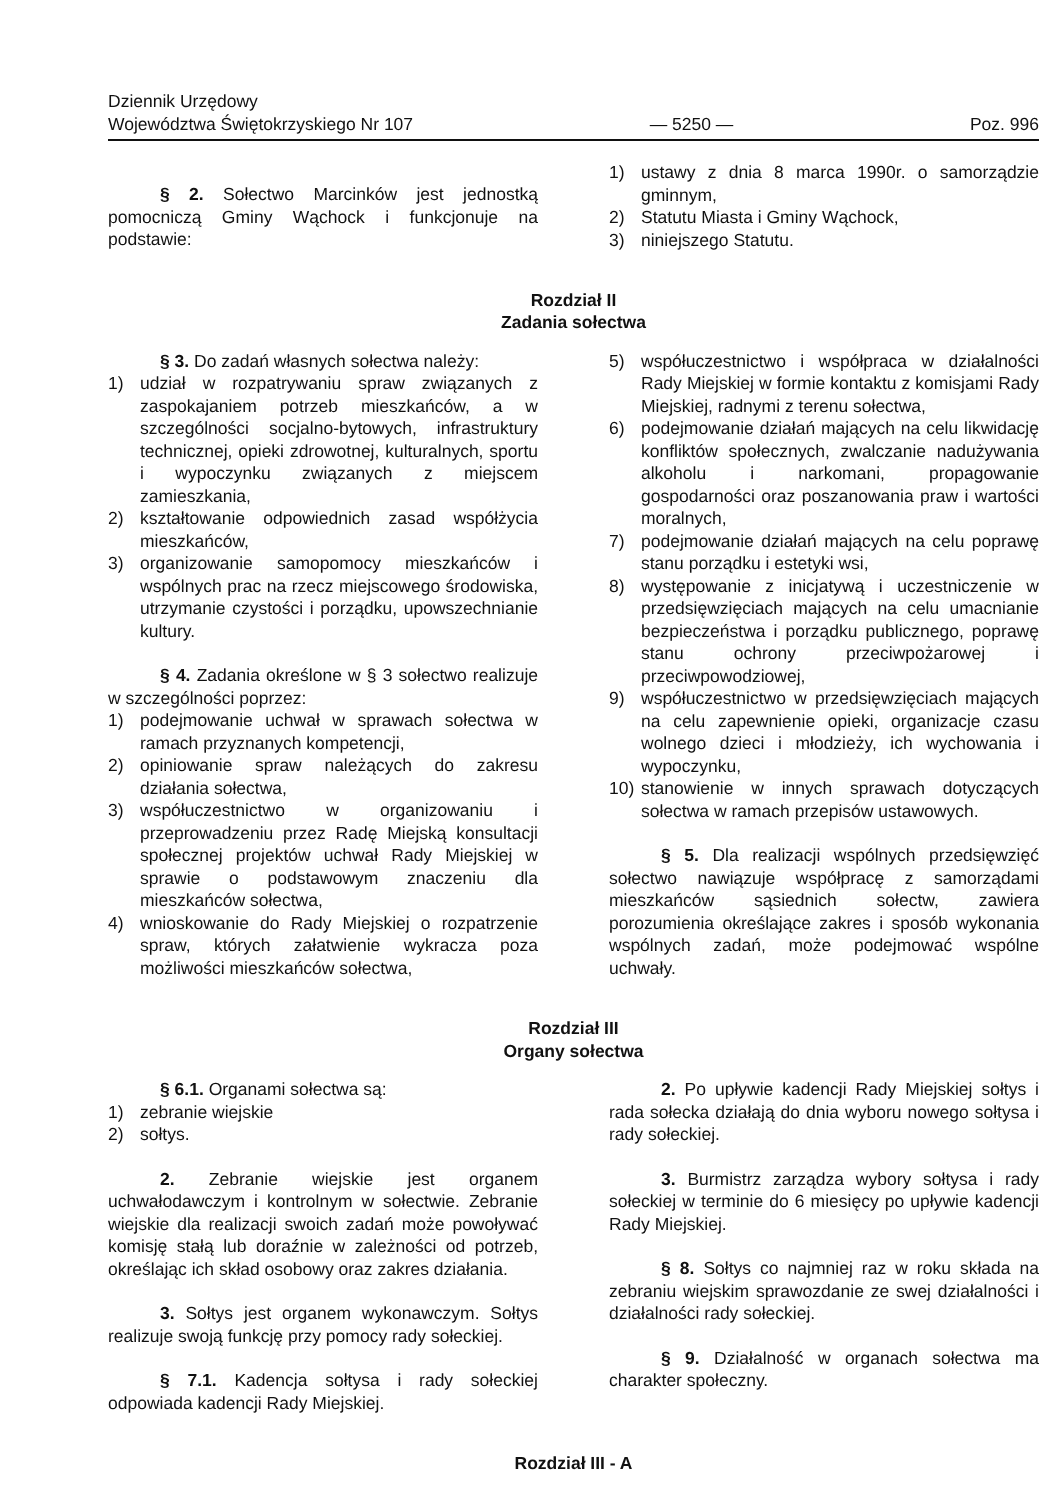Dziennik Urzędowy
Województwa Świętokrzyskiego Nr 107
— 5250 —
Poz. 996
§ 2. Sołectwo Marcinków jest jednostką pomocniczą Gminy Wąchock i funkcjonuje na podstawie:
1) ustawy z dnia 8 marca 1990r. o samorządzie gminnym,
2) Statutu Miasta i Gminy Wąchock,
3) niniejszego Statutu.
Rozdział II
Zadania sołectwa
§ 3. Do zadań własnych sołectwa należy:
1) udział w rozpatrywaniu spraw związanych z zaspokajaniem potrzeb mieszkańców, a w szczególności socjalno-bytowych, infrastruktury technicznej, opieki zdrowotnej, kulturalnych, sportu i wypoczynku związanych z miejscem zamieszkania,
2) kształtowanie odpowiednich zasad współżycia mieszkańców,
3) organizowanie samopomocy mieszkańców i wspólnych prac na rzecz miejscowego środowiska, utrzymanie czystości i porządku, upowszechnianie kultury.
§ 4. Zadania określone w § 3 sołectwo realizuje w szczególności poprzez:
1) podejmowanie uchwał w sprawach sołectwa w ramach przyznanych kompetencji,
2) opiniowanie spraw należących do zakresu działania sołectwa,
3) współuczestnictwo w organizowaniu i przeprowadzeniu przez Radę Miejską konsultacji społecznej projektów uchwał Rady Miejskiej w sprawie o podstawowym znaczeniu dla mieszkańców sołectwa,
4) wnioskowanie do Rady Miejskiej o rozpatrzenie spraw, których załatwienie wykracza poza możliwości mieszkańców sołectwa,
5) współuczestnictwo i współpraca w działalności Rady Miejskiej w formie kontaktu z komisjami Rady Miejskiej, radnymi z terenu sołectwa,
6) podejmowanie działań mających na celu likwidację konfliktów społecznych, zwalczanie nadużywania alkoholu i narkomani, propagowanie gospodarności oraz poszanowania praw i wartości moralnych,
7) podejmowanie działań mających na celu poprawę stanu porządku i estetyki wsi,
8) występowanie z inicjatywą i uczestniczenie w przedsięwzięciach mających na celu umacnianie bezpieczeństwa i porządku publicznego, poprawę stanu ochrony przeciwpożarowej i przeciwpowodziowej,
9) współuczestnictwo w przedsięwzięciach mających na celu zapewnienie opieki, organizacje czasu wolnego dzieci i młodzieży, ich wychowania i wypoczynku,
10) stanowienie w innych sprawach dotyczących sołectwa w ramach przepisów ustawowych.
§ 5. Dla realizacji wspólnych przedsięwzięć sołectwo nawiązuje współpracę z samorządami mieszkańców sąsiednich sołectw, zawiera porozumienia określające zakres i sposób wykonania wspólnych zadań, może podejmować wspólne uchwały.
Rozdział III
Organy sołectwa
§ 6.1. Organami sołectwa są:
1) zebranie wiejskie
2) sołtys.
2. Zebranie wiejskie jest organem uchwałodawczym i kontrolnym w sołectwie. Zebranie wiejskie dla realizacji swoich zadań może powoływać komisję stałą lub doraźnie w zależności od potrzeb, określając ich skład osobowy oraz zakres działania.
3. Sołtys jest organem wykonawczym. Sołtys realizuje swoją funkcję przy pomocy rady sołeckiej.
§ 7.1. Kadencja sołtysa i rady sołeckiej odpowiada kadencji Rady Miejskiej.
2. Po upływie kadencji Rady Miejskiej sołtys i rada sołecka działają do dnia wyboru nowego sołtysa i rady sołeckiej.
3. Burmistrz zarządza wybory sołtysa i rady sołeckiej w terminie do 6 miesięcy po upływie kadencji Rady Miejskiej.
§ 8. Sołtys co najmniej raz w roku składa na zebraniu wiejskim sprawozdanie ze swej działalności i działalności rady sołeckiej.
§ 9. Działalność w organach sołectwa ma charakter społeczny.
Rozdział III - A